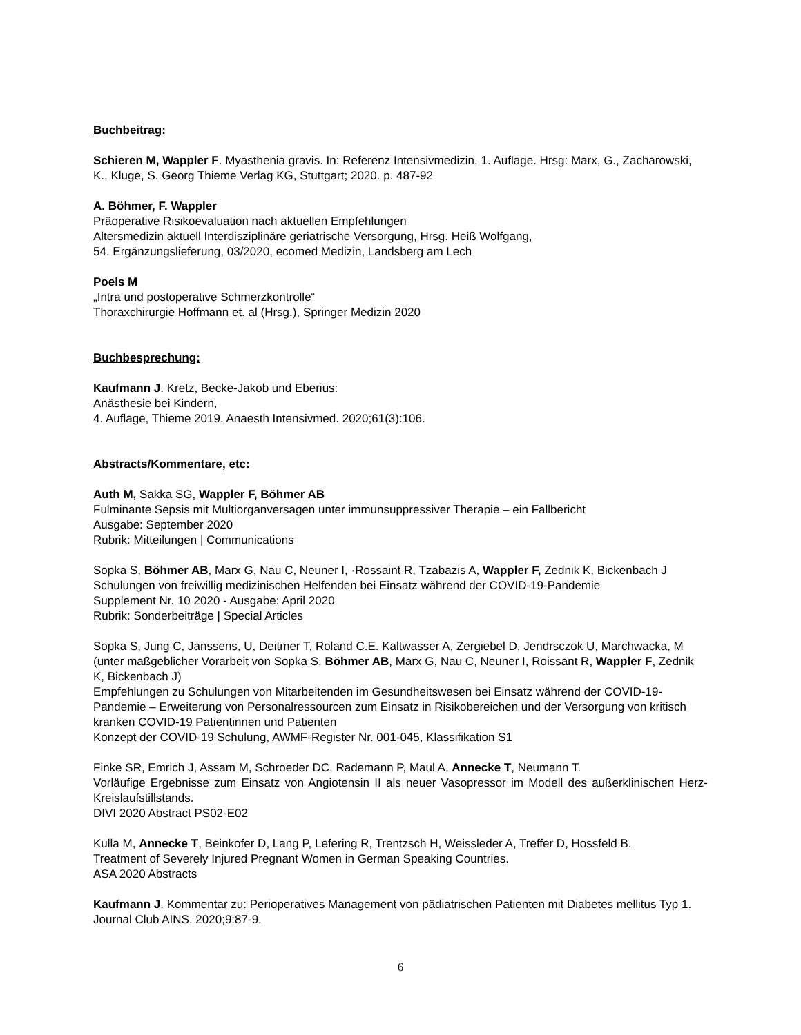Buchbeitrag:
Schieren M, Wappler F. Myasthenia gravis. In: Referenz Intensivmedizin, 1. Auflage. Hrsg: Marx, G., Zacharowski, K., Kluge, S. Georg Thieme Verlag KG, Stuttgart; 2020. p. 487-92
A. Böhmer, F. Wappler
Präoperative Risikoevaluation nach aktuellen Empfehlungen
Altersmedizin aktuell Interdisziplinäre geriatrische Versorgung, Hrsg. Heiß Wolfgang,
54. Ergänzungslieferung, 03/2020, ecomed Medizin, Landsberg am Lech
Poels M
„Intra und postoperative Schmerzkontrolle“
Thoraxchirurgie Hoffmann et. al (Hrsg.), Springer Medizin 2020
Buchbesprechung:
Kaufmann J. Kretz, Becke-Jakob und Eberius:
Anästhesie bei Kindern,
4. Auflage, Thieme 2019. Anaesth Intensivmed. 2020;61(3):106.
Abstracts/Kommentare, etc:
Auth M, Sakka SG, Wappler F, Böhmer AB
Fulminante Sepsis mit Multiorganversagen unter immunsuppressiver Therapie – ein Fallbericht
Ausgabe: September 2020
Rubrik: Mitteilungen | Communications
Sopka S, Böhmer AB, Marx G, Nau C, Neuner I, ·Rossaint R, Tzabazis A, Wappler F, Zednik K, Bickenbach J
Schulungen von freiwillig medizinischen Helfenden bei Einsatz während der COVID-19-Pandemie
Supplement Nr. 10 2020 - Ausgabe: April 2020
Rubrik: Sonderbeiträge | Special Articles
Sopka S, Jung C, Janssens, U, Deitmer T, Roland C.E. Kaltwasser A, Zergiebel D, Jendrsczok U, Marchwacka, M (unter maßgeblicher Vorarbeit von Sopka S, Böhmer AB, Marx G, Nau C, Neuner I, Roissant R, Wappler F, Zednik K, Bickenbach J)
Empfehlungen zu Schulungen von Mitarbeitenden im Gesundheitswesen bei Einsatz während der COVID-19-Pandemie – Erweiterung von Personalressourcen zum Einsatz in Risikobereichen und der Versorgung von kritisch kranken COVID-19 Patientinnen und Patienten
Konzept der COVID-19 Schulung, AWMF-Register Nr. 001-045, Klassifikation S1
Finke SR, Emrich J, Assam M, Schroeder DC, Rademann P, Maul A, Annecke T, Neumann T.
Vorläufige Ergebnisse zum Einsatz von Angiotensin II als neuer Vasopressor im Modell des außerklinischen Herz-Kreislaufstillstands.
DIVI 2020 Abstract PS02-E02
Kulla M, Annecke T, Beinkofer D, Lang P, Lefering R, Trentzsch H, Weissleder A, Treffer D, Hossfeld B.
Treatment of Severely Injured Pregnant Women in German Speaking Countries.
ASA 2020 Abstracts
Kaufmann J. Kommentar zu: Perioperatives Management von pädiatrischen Patienten mit Diabetes mellitus Typ 1. Journal Club AINS. 2020;9:87-9.
6